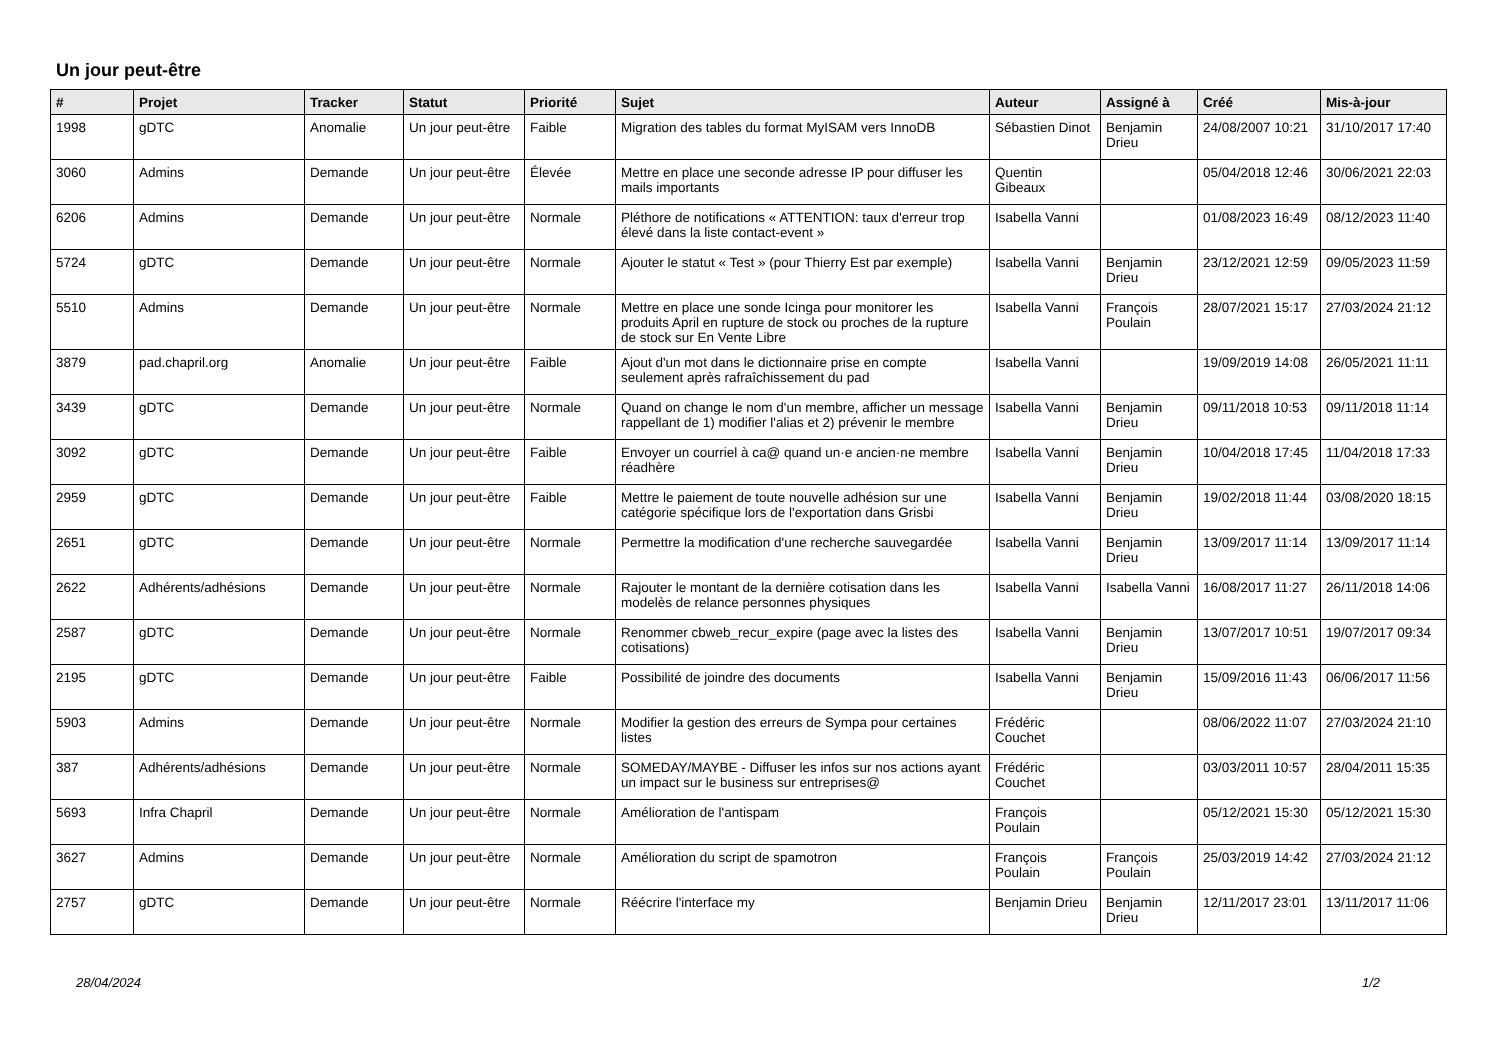Un jour peut-être
| # | Projet | Tracker | Statut | Priorité | Sujet | Auteur | Assigné à | Créé | Mis-à-jour |
| --- | --- | --- | --- | --- | --- | --- | --- | --- | --- |
| 1998 | gDTC | Anomalie | Un jour peut-être | Faible | Migration des tables du format MyISAM vers InnoDB | Sébastien Dinot | Benjamin Drieu | 24/08/2007 10:21 | 31/10/2017 17:40 |
| 3060 | Admins | Demande | Un jour peut-être | Élevée | Mettre en place une seconde adresse IP pour diffuser les mails importants | Quentin Gibeaux | | 05/04/2018 12:46 | 30/06/2021 22:03 |
| 6206 | Admins | Demande | Un jour peut-être | Normale | Pléthore de notifications « ATTENTION: taux d'erreur trop élevé dans la liste contact-event » | Isabella Vanni | | 01/08/2023 16:49 | 08/12/2023 11:40 |
| 5724 | gDTC | Demande | Un jour peut-être | Normale | Ajouter le statut « Test » (pour Thierry Est par exemple) | Isabella Vanni | Benjamin Drieu | 23/12/2021 12:59 | 09/05/2023 11:59 |
| 5510 | Admins | Demande | Un jour peut-être | Normale | Mettre en place une sonde Icinga pour monitorer les produits April en rupture de stock ou proches de la rupture de stock sur En Vente Libre | Isabella Vanni | François Poulain | 28/07/2021 15:17 | 27/03/2024 21:12 |
| 3879 | pad.chapril.org | Anomalie | Un jour peut-être | Faible | Ajout d'un mot dans le dictionnaire prise en compte seulement après rafraîchissement du pad | Isabella Vanni | | 19/09/2019 14:08 | 26/05/2021 11:11 |
| 3439 | gDTC | Demande | Un jour peut-être | Normale | Quand on change le nom d'un membre, afficher un message rappellant de 1) modifier l'alias et 2) prévenir le membre | Isabella Vanni | Benjamin Drieu | 09/11/2018 10:53 | 09/11/2018 11:14 |
| 3092 | gDTC | Demande | Un jour peut-être | Faible | Envoyer un courriel à ca@ quand un·e ancien·ne membre réadhère | Isabella Vanni | Benjamin Drieu | 10/04/2018 17:45 | 11/04/2018 17:33 |
| 2959 | gDTC | Demande | Un jour peut-être | Faible | Mettre le paiement de toute nouvelle adhésion sur une catégorie spécifique lors de l'exportation dans Grisbi | Isabella Vanni | Benjamin Drieu | 19/02/2018 11:44 | 03/08/2020 18:15 |
| 2651 | gDTC | Demande | Un jour peut-être | Normale | Permettre la modification d'une recherche sauvegardée | Isabella Vanni | Benjamin Drieu | 13/09/2017 11:14 | 13/09/2017 11:14 |
| 2622 | Adhérents/adhésions | Demande | Un jour peut-être | Normale | Rajouter le montant de la dernière cotisation dans les modelès de relance personnes physiques | Isabella Vanni | Isabella Vanni | 16/08/2017 11:27 | 26/11/2018 14:06 |
| 2587 | gDTC | Demande | Un jour peut-être | Normale | Renommer cbweb_recur_expire (page avec la listes des cotisations) | Isabella Vanni | Benjamin Drieu | 13/07/2017 10:51 | 19/07/2017 09:34 |
| 2195 | gDTC | Demande | Un jour peut-être | Faible | Possibilité de joindre des documents | Isabella Vanni | Benjamin Drieu | 15/09/2016 11:43 | 06/06/2017 11:56 |
| 5903 | Admins | Demande | Un jour peut-être | Normale | Modifier la gestion des erreurs de Sympa pour certaines listes | Frédéric Couchet | | 08/06/2022 11:07 | 27/03/2024 21:10 |
| 387 | Adhérents/adhésions | Demande | Un jour peut-être | Normale | SOMEDAY/MAYBE - Diffuser les infos sur nos actions ayant un impact sur le business sur entreprises@ | Frédéric Couchet | | 03/03/2011 10:57 | 28/04/2011 15:35 |
| 5693 | Infra Chapril | Demande | Un jour peut-être | Normale | Amélioration de l'antispam | François Poulain | | 05/12/2021 15:30 | 05/12/2021 15:30 |
| 3627 | Admins | Demande | Un jour peut-être | Normale | Amélioration du script de spamotron | François Poulain | François Poulain | 25/03/2019 14:42 | 27/03/2024 21:12 |
| 2757 | gDTC | Demande | Un jour peut-être | Normale | Réécrire l'interface my | Benjamin Drieu | Benjamin Drieu | 12/11/2017 23:01 | 13/11/2017 11:06 |
28/04/2024 1/2